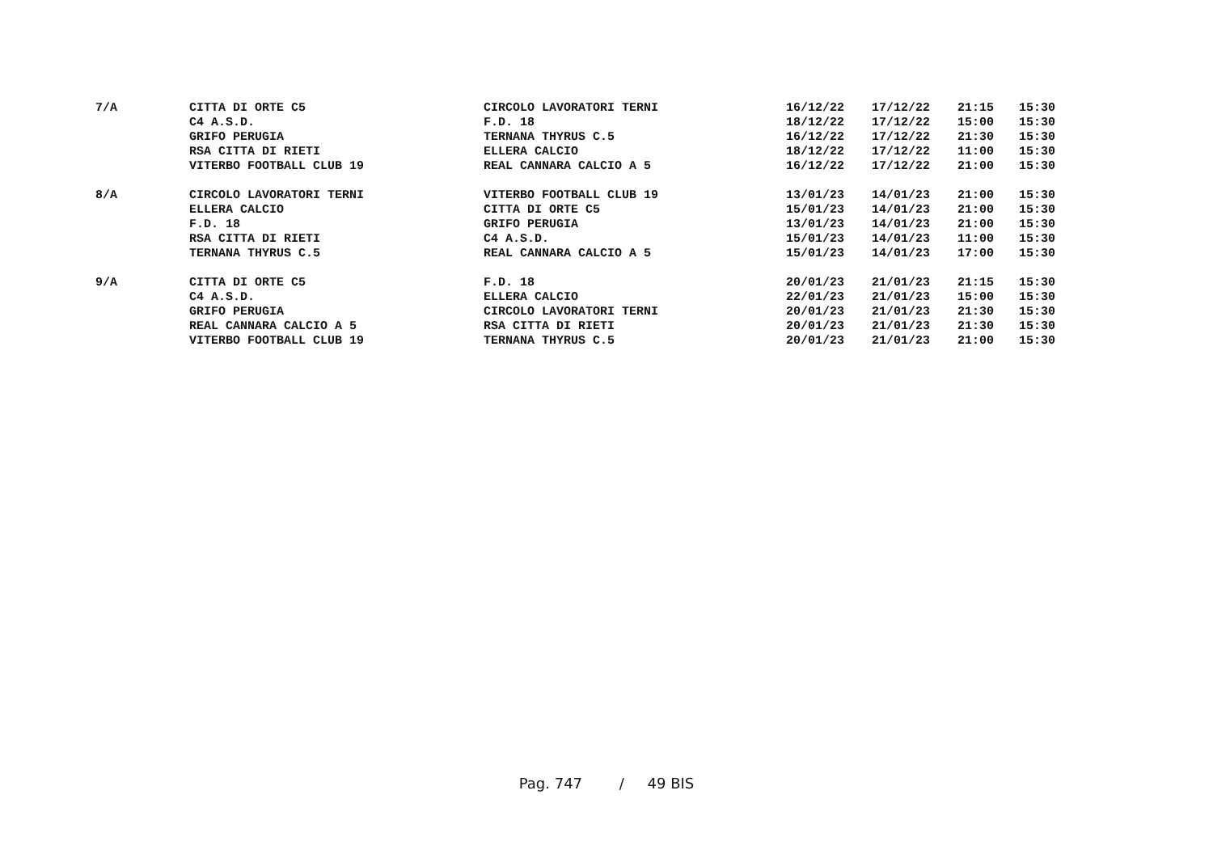| 7/A | CITTA DI ORTE C5 | CIRCOLO LAVORATORI TERNI | 16/12/22 | 17/12/22 | 21:15 | 15:30 |
| | C4 A.S.D. | F.D. 18 | 18/12/22 | 17/12/22 | 15:00 | 15:30 |
| | GRIFO PERUGIA | TERNANA THYRUS C.5 | 16/12/22 | 17/12/22 | 21:30 | 15:30 |
| | RSA CITTA DI RIETI | ELLERA CALCIO | 18/12/22 | 17/12/22 | 11:00 | 15:30 |
| | VITERBO FOOTBALL CLUB 19 | REAL CANNARA CALCIO A 5 | 16/12/22 | 17/12/22 | 21:00 | 15:30 |
| 8/A | CIRCOLO LAVORATORI TERNI | VITERBO FOOTBALL CLUB 19 | 13/01/23 | 14/01/23 | 21:00 | 15:30 |
| | ELLERA CALCIO | CITTA DI ORTE C5 | 15/01/23 | 14/01/23 | 21:00 | 15:30 |
| | F.D. 18 | GRIFO PERUGIA | 13/01/23 | 14/01/23 | 21:00 | 15:30 |
| | RSA CITTA DI RIETI | C4 A.S.D. | 15/01/23 | 14/01/23 | 11:00 | 15:30 |
| | TERNANA THYRUS C.5 | REAL CANNARA CALCIO A 5 | 15/01/23 | 14/01/23 | 17:00 | 15:30 |
| 9/A | CITTA DI ORTE C5 | F.D. 18 | 20/01/23 | 21/01/23 | 21:15 | 15:30 |
| | C4 A.S.D. | ELLERA CALCIO | 22/01/23 | 21/01/23 | 15:00 | 15:30 |
| | GRIFO PERUGIA | CIRCOLO LAVORATORI TERNI | 20/01/23 | 21/01/23 | 21:30 | 15:30 |
| | REAL CANNARA CALCIO A 5 | RSA CITTA DI RIETI | 20/01/23 | 21/01/23 | 21:30 | 15:30 |
| | VITERBO FOOTBALL CLUB 19 | TERNANA THYRUS C.5 | 20/01/23 | 21/01/23 | 21:00 | 15:30 |
Pag. 747 / 49 BIS